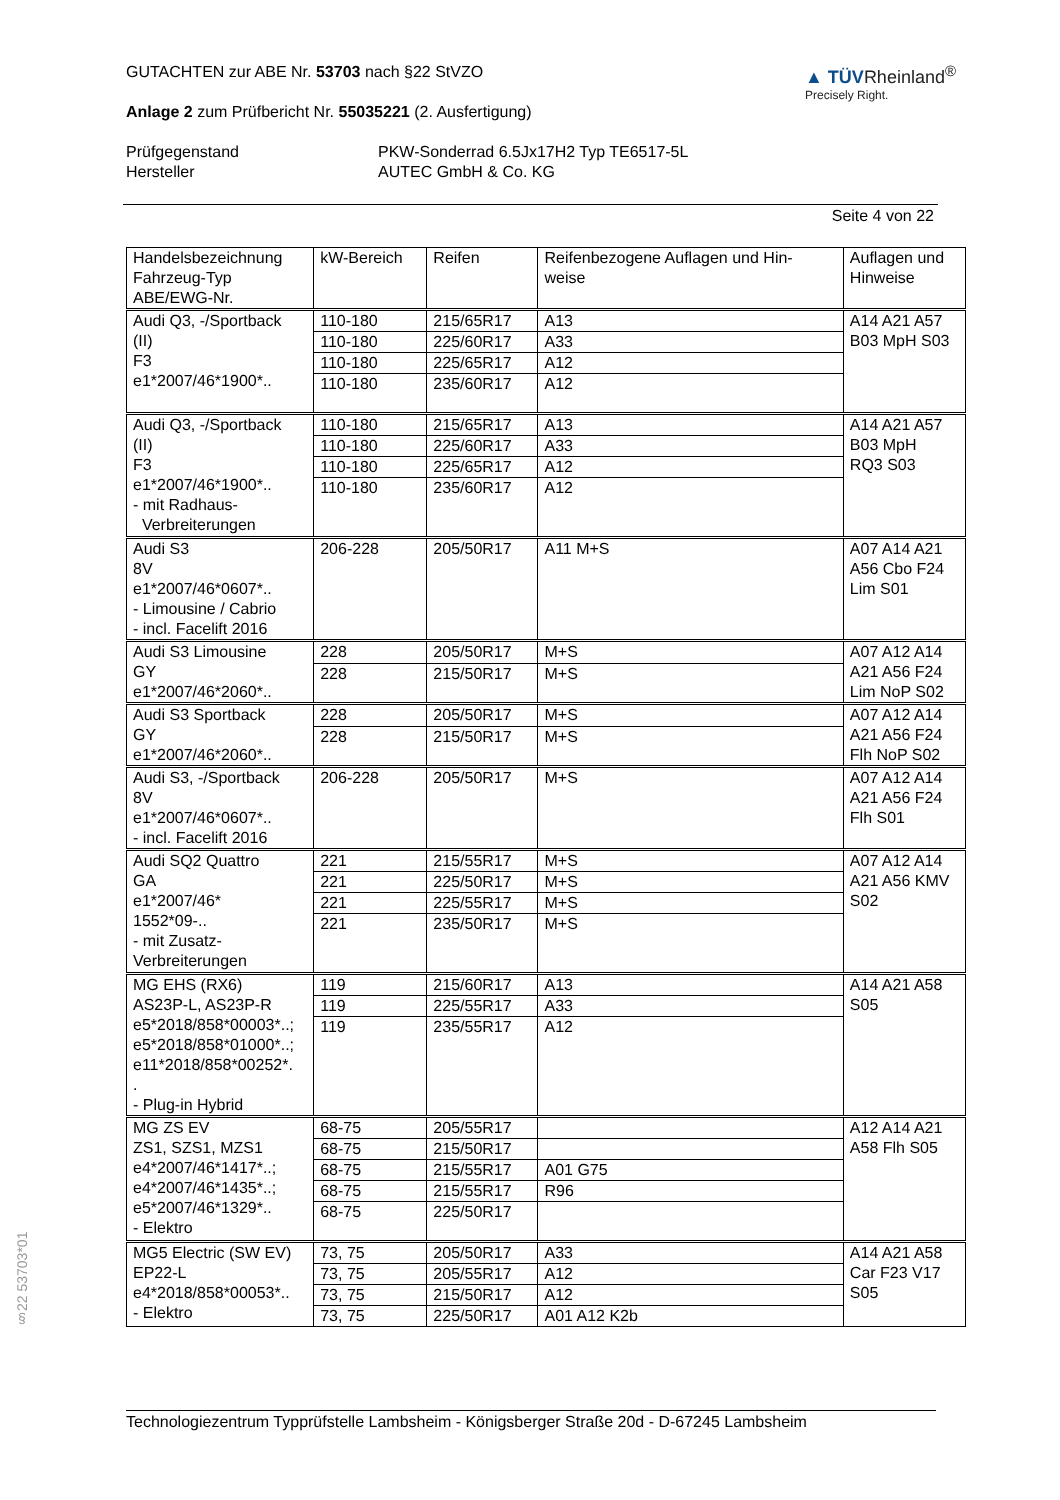§22 53703*01
GUTACHTEN zur ABE Nr. 53703 nach §22 StVZO
Anlage 2 zum Prüfbericht Nr. 55035221 (2. Ausfertigung)
▲ TÜVRheinland<sup>®</sup>
Precisely Right.
Prüfgegenstand
Hersteller
PKW-Sonderrad 6.5Jx17H2 Typ TE6517-5L
AUTEC GmbH & Co. KG
Seite 4 von 22
| Handelsbezeichnung Fahrzeug-Typ ABE/EWG-Nr. | kW-Bereich | Reifen | Reifenbezogene Auflagen und Hin- weise | Auflagen und Hinweise |
| --- | --- | --- | --- | --- |
| Audi Q3, -/Sportback (II) F3 e1*2007/46*1900*.. | 110-180 | 215/65R17 | A13 | A14 A21 A57 B03 MpH S03 |
| | 110-180 | 225/60R17 | A33 | |
| | 110-180 | 225/65R17 | A12 | |
| | 110-180 | 235/60R17 | A12 | |
| Audi Q3, -/Sportback (II) F3 e1*2007/46*1900*.. - mit Radhaus- Verbreiterungen | 110-180 | 215/65R17 | A13 | A14 A21 A57 B03 MpH RQ3 S03 |
| | 110-180 | 225/60R17 | A33 | |
| | 110-180 | 225/65R17 | A12 | |
| | 110-180 | 235/60R17 | A12 | |
| Audi S3 8V e1*2007/46*0607*.. - Limousine / Cabrio - incl. Facelift 2016 | 206-228 | 205/50R17 | A11 M+S | A07 A14 A21 A56 Cbo F24 Lim S01 |
| Audi S3 Limousine GY e1*2007/46*2060*.. | 228 | 205/50R17 | M+S | A07 A12 A14 A21 A56 F24 Lim NoP S02 |
| | 228 | 215/50R17 | M+S | |
| Audi S3 Sportback GY e1*2007/46*2060*.. | 228 | 205/50R17 | M+S | A07 A12 A14 A21 A56 F24 Flh NoP S02 |
| | 228 | 215/50R17 | M+S | |
| Audi S3, -/Sportback 8V e1*2007/46*0607*.. - incl. Facelift 2016 | 206-228 | 205/50R17 | M+S | A07 A12 A14 A21 A56 F24 Flh S01 |
| Audi SQ2 Quattro GA e1*2007/46* 1552*09-.. - mit Zusatz- Verbreiterungen | 221 | 215/55R17 | M+S | A07 A12 A14 A21 A56 KMV S02 |
| | 221 | 225/50R17 | M+S | |
| | 221 | 225/55R17 | M+S | |
| | 221 | 235/50R17 | M+S | |
| MG EHS (RX6) AS23P-L, AS23P-R e5*2018/858*00003*..; e5*2018/858*01000*..; e11*2018/858*00252*. . - Plug-in Hybrid | 119 | 215/60R17 | A13 | A14 A21 A58 S05 |
| | 119 | 225/55R17 | A33 | |
| | 119 | 235/55R17 | A12 | |
| MG ZS EV ZS1, SZS1, MZS1 e4*2007/46*1417*..; e4*2007/46*1435*..; e5*2007/46*1329*.. - Elektro | 68-75 | 205/55R17 | | A12 A14 A21 A58 Flh S05 |
| | 68-75 | 215/50R17 | | |
| | 68-75 | 215/55R17 | A01 G75 | |
| | 68-75 | 215/55R17 | R96 | |
| | 68-75 | 225/50R17 | | |
| MG5 Electric (SW EV) EP22-L e4*2018/858*00053*.. - Elektro | 73, 75 | 205/50R17 | A33 | A14 A21 A58 Car F23 V17 S05 |
| | 73, 75 | 205/55R17 | A12 | |
| | 73, 75 | 215/50R17 | A12 | |
| | 73, 75 | 225/50R17 | A01 A12 K2b | |
Technologiezentrum Typprüfstelle Lambsheim - Königsberger Straße 20d - D-67245 Lambsheim